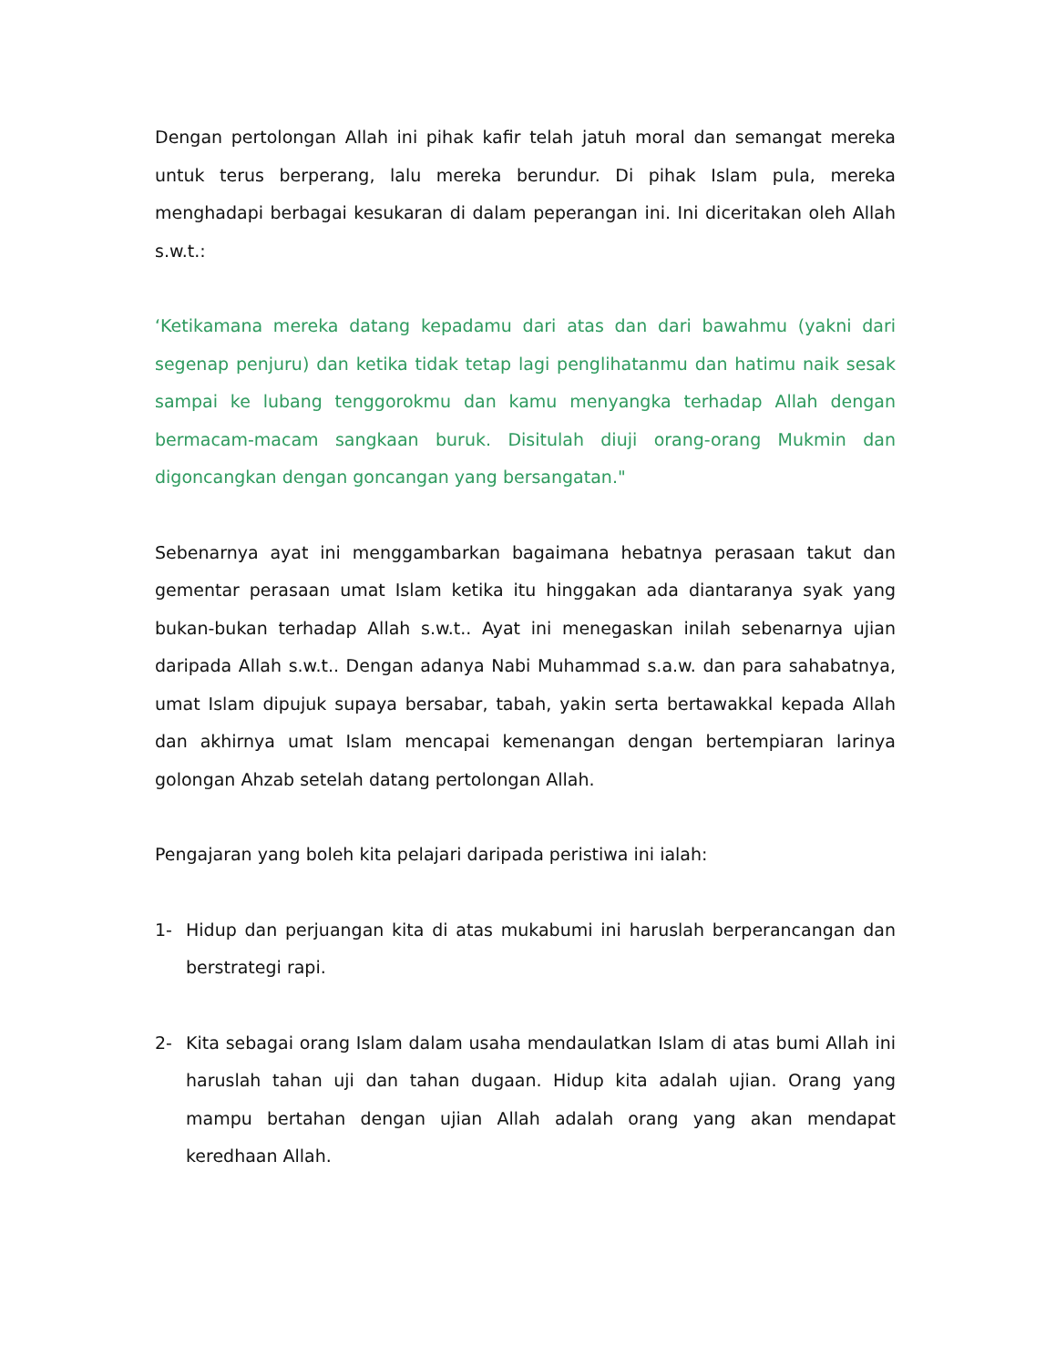Dengan pertolongan Allah ini pihak kafir telah jatuh moral dan semangat mereka untuk terus berperang, lalu mereka berundur. Di pihak Islam pula, mereka menghadapi berbagai kesukaran di dalam peperangan ini. Ini diceritakan oleh Allah s.w.t.:
‘Ketikamana mereka datang kepadamu dari atas dan dari bawahmu (yakni dari segenap penjuru) dan ketika tidak tetap lagi penglihatanmu dan hatimu naik sesak sampai ke lubang tenggorokmu dan kamu menyangka terhadap Allah dengan bermacam-macam sangkaan buruk. Disitulah diuji orang-orang Mukmin dan digoncangkan dengan goncangan yang bersangatan."
Sebenarnya ayat ini menggambarkan bagaimana hebatnya perasaan takut dan gementar perasaan umat Islam ketika itu hinggakan ada diantaranya syak yang bukan-bukan terhadap Allah s.w.t.. Ayat ini menegaskan inilah sebenarnya ujian daripada Allah s.w.t.. Dengan adanya Nabi Muhammad s.a.w. dan para sahabatnya, umat Islam dipujuk supaya bersabar, tabah, yakin serta bertawakkal kepada Allah dan akhirnya umat Islam mencapai kemenangan dengan bertempiaran larinya golongan Ahzab setelah datang pertolongan Allah.
Pengajaran yang boleh kita pelajari daripada peristiwa ini ialah:
1- Hidup dan perjuangan kita di atas mukabumi ini haruslah berperancangan dan berstrategi rapi.
2- Kita sebagai orang Islam dalam usaha mendaulatkan Islam di atas bumi Allah ini haruslah tahan uji dan tahan dugaan. Hidup kita adalah ujian. Orang yang mampu bertahan dengan ujian Allah adalah orang yang akan mendapat keredhaan Allah.